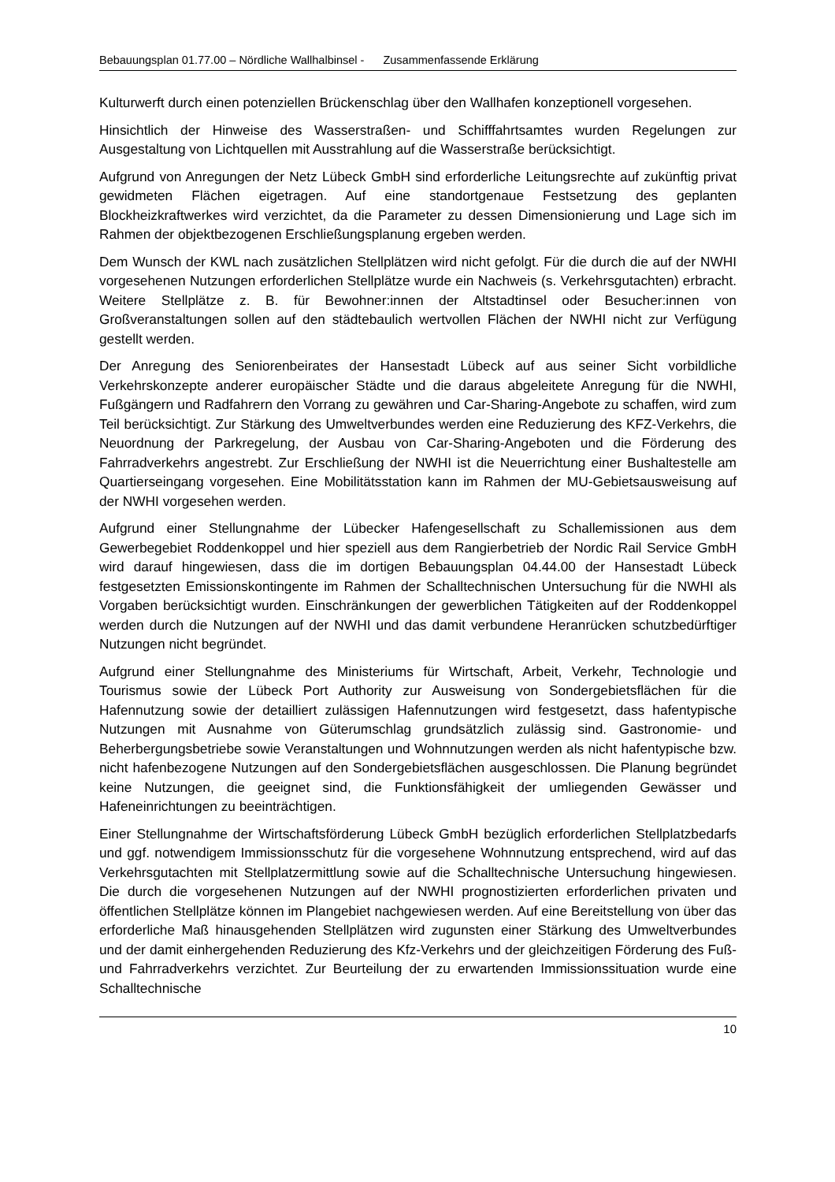Bebauungsplan 01.77.00 – Nördliche Wallhalbinsel - Zusammenfassende Erklärung
Kulturwerft durch einen potenziellen Brückenschlag über den Wallhafen konzeptionell vorgesehen.
Hinsichtlich der Hinweise des Wasserstraßen- und Schifffahrtsamtes wurden Regelungen zur Ausgestaltung von Lichtquellen mit Ausstrahlung auf die Wasserstraße berücksichtigt.
Aufgrund von Anregungen der Netz Lübeck GmbH sind erforderliche Leitungsrechte auf zukünftig privat gewidmeten Flächen eigetragen. Auf eine standortgenaue Festsetzung des geplanten Blockheizkraftwerkes wird verzichtet, da die Parameter zu dessen Dimensionierung und Lage sich im Rahmen der objektbezogenen Erschließungsplanung ergeben werden.
Dem Wunsch der KWL nach zusätzlichen Stellplätzen wird nicht gefolgt. Für die durch die auf der NWHI vorgesehenen Nutzungen erforderlichen Stellplätze wurde ein Nachweis (s. Verkehrsgutachten) erbracht. Weitere Stellplätze z. B. für Bewohner:innen der Altstadtinsel oder Besucher:innen von Großveranstaltungen sollen auf den städtebaulich wertvollen Flächen der NWHI nicht zur Verfügung gestellt werden.
Der Anregung des Seniorenbeirates der Hansestadt Lübeck auf aus seiner Sicht vorbildliche Verkehrskonzepte anderer europäischer Städte und die daraus abgeleitete Anregung für die NWHI, Fußgängern und Radfahrern den Vorrang zu gewähren und Car-Sharing-Angebote zu schaffen, wird zum Teil berücksichtigt. Zur Stärkung des Umweltverbundes werden eine Reduzierung des KFZ-Verkehrs, die Neuordnung der Parkregelung, der Ausbau von Car-Sharing-Angeboten und die Förderung des Fahrradverkehrs angestrebt. Zur Erschließung der NWHI ist die Neuerrichtung einer Bushaltestelle am Quartierseingang vorgesehen. Eine Mobilitätsstation kann im Rahmen der MU-Gebietsausweisung auf der NWHI vorgesehen werden.
Aufgrund einer Stellungnahme der Lübecker Hafengesellschaft zu Schallemissionen aus dem Gewerbegebiet Roddenkoppel und hier speziell aus dem Rangierbetrieb der Nordic Rail Service GmbH wird darauf hingewiesen, dass die im dortigen Bebauungsplan 04.44.00 der Hansestadt Lübeck festgesetzten Emissionskontingente im Rahmen der Schalltechnischen Untersuchung für die NWHI als Vorgaben berücksichtigt wurden. Einschränkungen der gewerblichen Tätigkeiten auf der Roddenkoppel werden durch die Nutzungen auf der NWHI und das damit verbundene Heranrücken schutzbedürftiger Nutzungen nicht begründet.
Aufgrund einer Stellungnahme des Ministeriums für Wirtschaft, Arbeit, Verkehr, Technologie und Tourismus sowie der Lübeck Port Authority zur Ausweisung von Sondergebietsflächen für die Hafennutzung sowie der detailliert zulässigen Hafennutzungen wird festgesetzt, dass hafentypische Nutzungen mit Ausnahme von Güterumschlag grundsätzlich zulässig sind. Gastronomie- und Beherbergungsbetriebe sowie Veranstaltungen und Wohnnutzungen werden als nicht hafentypische bzw. nicht hafenbezogene Nutzungen auf den Sondergebietsflächen ausgeschlossen. Die Planung begründet keine Nutzungen, die geeignet sind, die Funktionsfähigkeit der umliegenden Gewässer und Hafeneinrichtungen zu beeinträchtigen.
Einer Stellungnahme der Wirtschaftsförderung Lübeck GmbH bezüglich erforderlichen Stellplatzbedarfs und ggf. notwendigem Immissionsschutz für die vorgesehene Wohnnutzung entsprechend, wird auf das Verkehrsgutachten mit Stellplatzermittlung sowie auf die Schalltechnische Untersuchung hingewiesen. Die durch die vorgesehenen Nutzungen auf der NWHI prognostizierten erforderlichen privaten und öffentlichen Stellplätze können im Plangebiet nachgewiesen werden. Auf eine Bereitstellung von über das erforderliche Maß hinausgehenden Stellplätzen wird zugunsten einer Stärkung des Umweltverbundes und der damit einhergehenden Reduzierung des Kfz-Verkehrs und der gleichzeitigen Förderung des Fuß- und Fahrradverkehrs verzichtet. Zur Beurteilung der zu erwartenden Immissionssituation wurde eine Schalltechnische
10